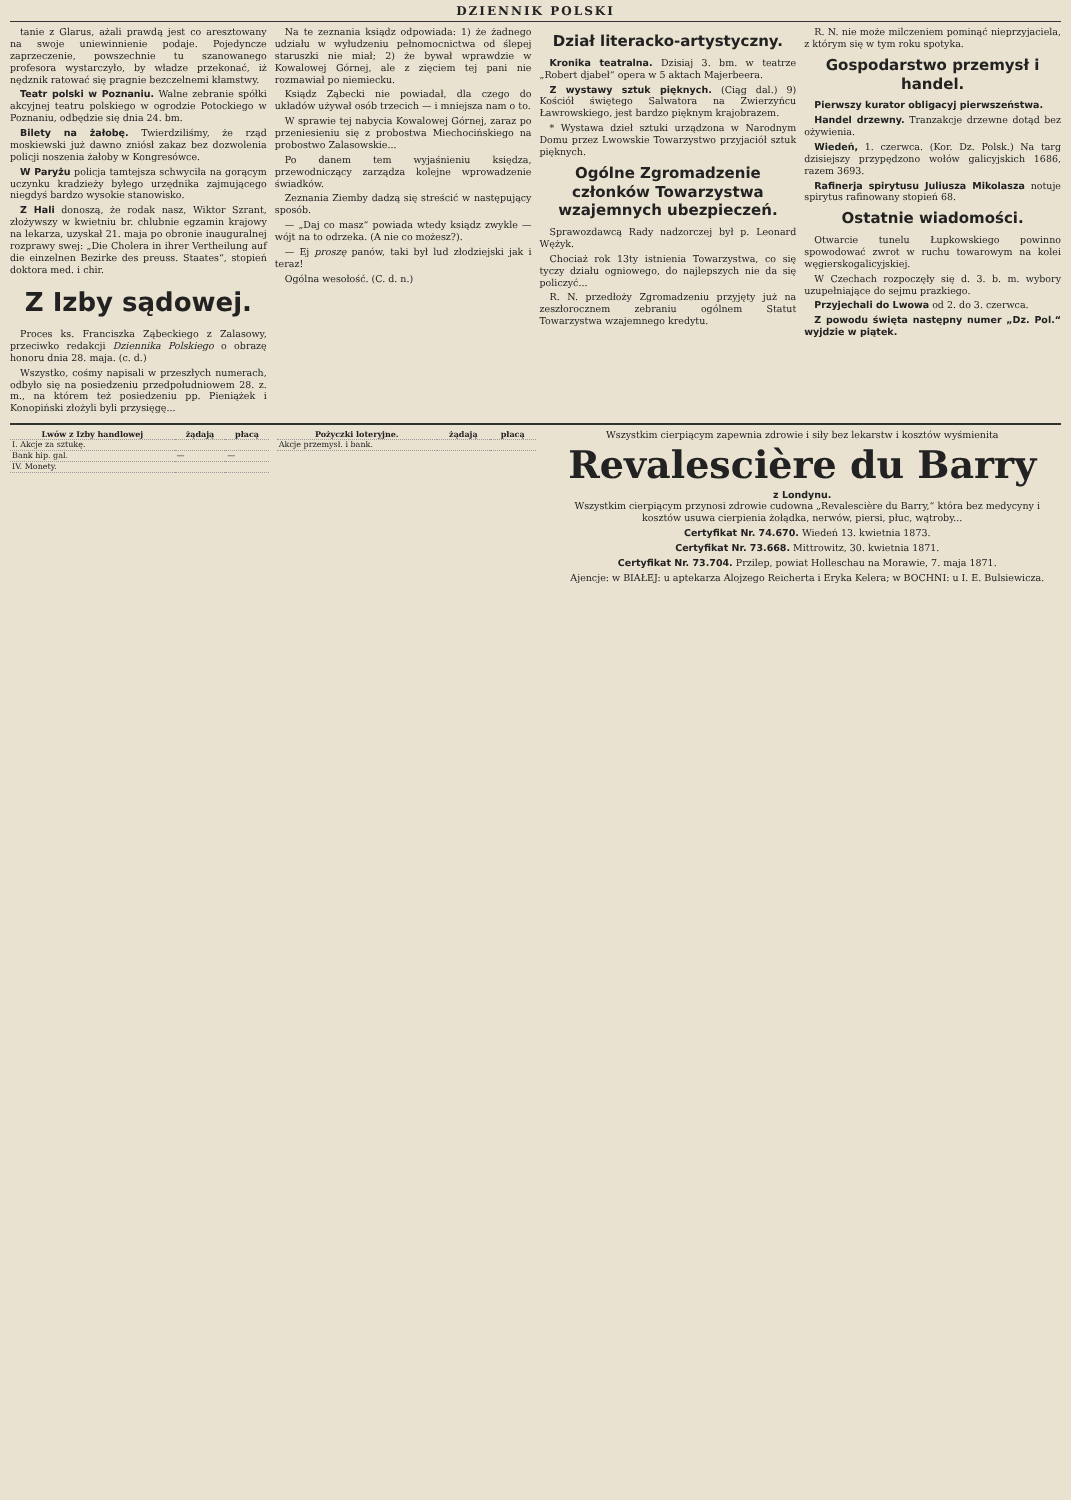DZIENNIK POLSKI
tanie z Glarus, ażali prawdą jest co aresztowany na swoje uniewinnienie podaje. Pojedyncze zaprzeczenie, powszechnie tu szanowanego profesora wystarczyło, by władze przekonać, iż nędznik ratować się pragnie bezczelnemi kłamstwy.
Teatr polski w Poznaniu. Walne zebranie spółki akcyjnej teatru polskiego w ogrodzie Potockiego w Poznaniu, odbędzie się dnia 24. bm.
Bilety na żałobę. Twierdziliśmy, że rząd moskiewski już dawno zniósł zakaz bez dozwolenia policji noszenia żałoby w Kongresówce.
W Paryżu policja tamtejsza schwyciła na gorącym uczynku kradzieży byłego urzędnika zajmującego niegdyś bardzo wysokie stanowisko.
Z Hali donoszą, że rodak nasz, Wiktor Szrant, złożywszy w kwietniu br. chlubnie egzamin krajowy na lekarza, uzyskał 21. maja po obronie inauguralnej rozprawy swej: „Die Cholera in ihrer Vertheilung auf die einzelnen Bezirke des preuss. Staates“, stopień doktora med. i chir.
Z Izby sądowej.
Proces ks. Franciszka Ząbeckiego z Zalasowy, przeciwko redakcji Dziennika Polskiego o obrazę honoru dnia 28. maja. (c. d.)
Wszystko, cośmy napisali w przeszłych numerach, odbyło się na posiedzeniu przedpołudniowem 28. z. m., na którem też posiedzeniu pp. Pieniążek i Konopiński złożyli byli przysięgę...
Na te zeznania ksiądz odpowiada: 1) że żadnego udziału w wyłudzeniu pełnomocnictwa od ślepej staruszki nie miał; 2) że bywał wprawdzie w Kowalowej Górnej, ale z zięciem tej pani nie rozmawiał po niemiecku.
Ksiądz Ząbecki nie powiadał, dla czego do układów używał osób trzecich — i mniejsza nam o to.
W sprawie tej nabycia Kowalowej Górnej, zaraz po przeniesieniu się z probostwa Miechocińskiego na probostwo Zalasowskie...
Po danem tem wyjaśnieniu księdza, przewodniczący zarządza kolejne wprowadzenie świadków.
Zeznania Ziemby dadzą się streścić w następujący sposób.
— „Daj co masz“ powiada wtedy ksiądz zwykle — wójt na to odrzeka. (A nie co możesz?).
— Ej proszę panów, taki był lud złodziejski jak i teraz!
Ogólna wesołość. (C. d. n.)
Dział literacko-artystyczny.
Kronika teatralna. Dzisiaj 3. bm. w teatrze „Robert djabeł“ opera w 5 aktach Majerbeera.
Z wystawy sztuk pięknych. (Ciąg dal.) 9) Kościół świętego Salwatora na Zwierzyńcu Ławrowskiego, jest bardzo pięknym krajobrazem.
* Wystawa dzieł sztuki urządzona w Narodnym Domu przez Lwowskie Towarzystwo przyjaciół sztuk pięknych.
Ogólne Zgromadzenie członków Towarzystwa wzajemnych ubezpieczeń.
Sprawozdawcą Rady nadzorczej był p. Leonard Wężyk.
Chociaż rok 13ty istnienia Towarzystwa, co się tyczy działu ogniowego, do najlepszych nie da się policzyć...
R. N. przedłoży Zgromadzeniu przyjęty już na zeszłorocznem zebraniu ogólnem Statut Towarzystwa wzajemnego kredytu.
R. N. nie może milczeniem pominąć nieprzyjaciela, z którym się w tym roku spotyka.
Gospodarstwo przemysł i handel.
Pierwszy kurator obligacyj pierwszeństwa.
Handel drzewny. Tranzakcje drzewne dotąd bez ożywienia.
Wiedeń, 1. czerwca. (Kor. Dz. Polsk.) Na targ dzisiejszy przypędzono wołów galicyjskich 1686, razem 3693.
Rafinerja spirytusu Juliusza Mikolasza notuje spirytus rafinowany stopień 68.
Ostatnie wiadomości.
Otwarcie tunelu Łupkowskiego powinno spowodować zwrot w ruchu towarowym na kolei węgierskogalicyjskiej.
W Czechach rozpoczęły się d. 3. b. m. wybory uzupełniające do sejmu prazkiego.
Przyjechali do Lwowa od 2. do 3. czerwca.
Z powodu święta następny numer „Dz. Pol.“ wyjdzie w piątek.
| Lwów z Izby handlowej | żądają | płacą |
| --- | --- | --- |
| I. Akcje za sztukę. | | |
| Bank hip. gal. | — | — |
| IV. Monety. | | |
| Pożyczki loteryjne. | żądają | płacą |
| --- | --- | --- |
| Akcje przemysł. i bank. | | |
Wszystkim cierpiącym zapewnia zdrowie i siły bez lekarstw i kosztów wyśmienita
Revalescière du Barry
z Londynu.
Wszystkim cierpiącym przynosi zdrowie cudowna „Revalescière du Barry,“ która bez medycyny i kosztów usuwa cierpienia żołądka, nerwów, piersi, płuc, wątroby...
Certyfikat Nr. 74.670. Wiedeń 13. kwietnia 1873.
Certyfikat Nr. 73.668. Mittrowitz, 30. kwietnia 1871.
Certyfikat Nr. 73.704. Przilep, powiat Holleschau na Morawie, 7. maja 1871.
Ajencje: w BIAŁEJ: u aptekarza Alojzego Reicherta i Eryka Kelera; w BOCHNI: u I. E. Bulsiewicza.